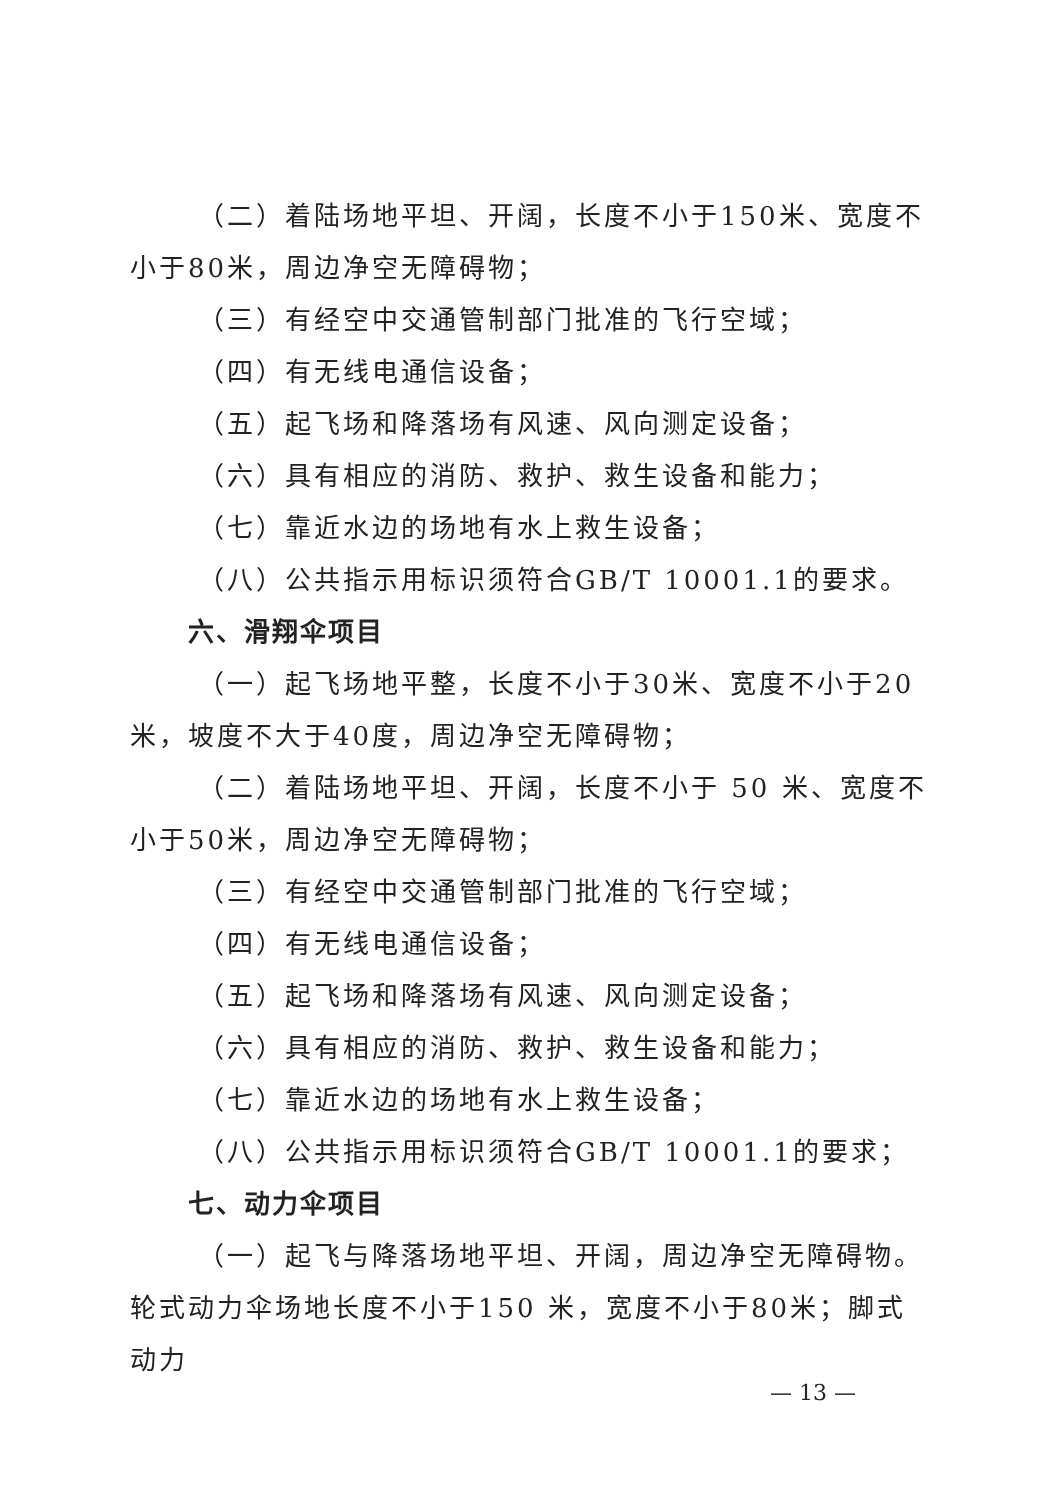（二）着陆场地平坦、开阔，长度不小于150米、宽度不小于80米，周边净空无障碍物；
（三）有经空中交通管制部门批准的飞行空域；
（四）有无线电通信设备；
（五）起飞场和降落场有风速、风向测定设备；
（六）具有相应的消防、救护、救生设备和能力；
（七）靠近水边的场地有水上救生设备；
（八）公共指示用标识须符合GB/T 10001.1的要求。
六、滑翔伞项目
（一）起飞场地平整，长度不小于30米、宽度不小于20米，坡度不大于40度，周边净空无障碍物；
（二）着陆场地平坦、开阔，长度不小于 50 米、宽度不小于50米，周边净空无障碍物；
（三）有经空中交通管制部门批准的飞行空域；
（四）有无线电通信设备；
（五）起飞场和降落场有风速、风向测定设备；
（六）具有相应的消防、救护、救生设备和能力；
（七）靠近水边的场地有水上救生设备；
（八）公共指示用标识须符合GB/T 10001.1的要求；
七、动力伞项目
（一）起飞与降落场地平坦、开阔，周边净空无障碍物。轮式动力伞场地长度不小于150 米，宽度不小于80米；脚式动力
— 13 —